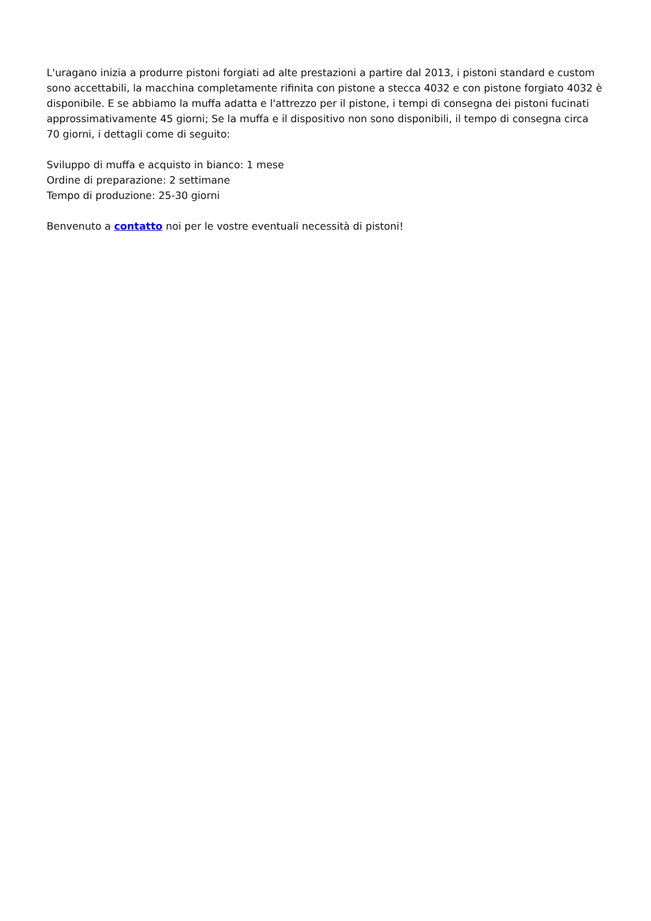L'uragano inizia a produrre pistoni forgiati ad alte prestazioni a partire dal 2013, i pistoni standard e custom sono accettabili, la macchina completamente rifinita con pistone a stecca 4032 e con pistone forgiato 4032 è disponibile. E se abbiamo la muffa adatta e l'attrezzo per il pistone, i tempi di consegna dei pistoni fucinati approssimativamente 45 giorni; Se la muffa e il dispositivo non sono disponibili, il tempo di consegna circa 70 giorni, i dettagli come di seguito:
Sviluppo di muffa e acquisto in bianco: 1 mese
Ordine di preparazione: 2 settimane
Tempo di produzione: 25-30 giorni
Benvenuto a contatto noi per le vostre eventuali necessità di pistoni!